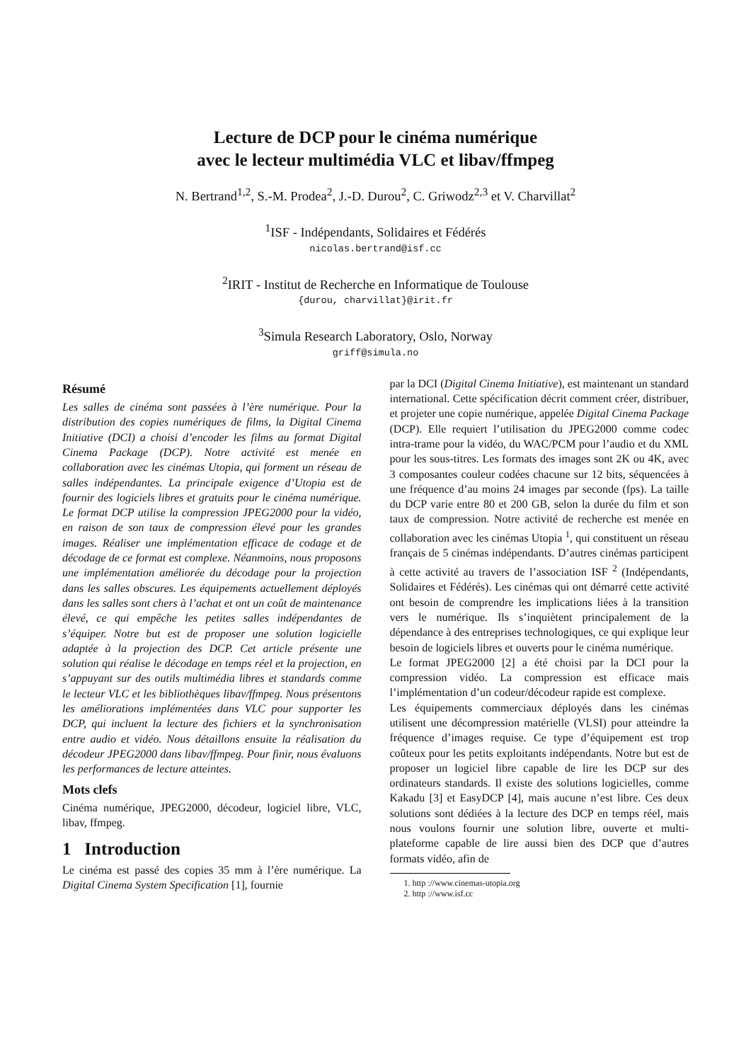Lecture de DCP pour le cinéma numérique
avec le lecteur multimédia VLC et libav/ffmpeg
N. Bertrand<sup>1,2</sup>, S.-M. Prodea<sup>2</sup>, J.-D. Durou<sup>2</sup>, C. Griwodz<sup>2,3</sup> et V. Charvillat<sup>2</sup>
<sup>1</sup> ISF - Indépendants, Solidaires et Fédérés
nicolas.bertrand@isf.cc
<sup>2</sup> IRIT - Institut de Recherche en Informatique de Toulouse
{durou, charvillat}@irit.fr
<sup>3</sup> Simula Research Laboratory, Oslo, Norway
griff@simula.no
Résumé
Les salles de cinéma sont passées à l’ère numérique. Pour la distribution des copies numériques de films, la Digital Cinema Initiative (DCI) a choisi d’encoder les films au format Digital Cinema Package (DCP). Notre activité est menée en collaboration avec les cinémas Utopia, qui forment un réseau de salles indépendantes. La principale exigence d’Utopia est de fournir des logiciels libres et gratuits pour le cinéma numérique. Le format DCP utilise la compression JPEG2000 pour la vidéo, en raison de son taux de compression élevé pour les grandes images. Réaliser une implémentation efficace de codage et de décodage de ce format est complexe. Néanmoins, nous proposons une implémentation améliorée du décodage pour la projection dans les salles obscures. Les équipements actuellement déployés dans les salles sont chers à l’achat et ont un coût de maintenance élevé, ce qui empêche les petites salles indépendantes de s’équiper. Notre but est de proposer une solution logicielle adaptée à la projection des DCP. Cet article présente une solution qui réalise le décodage en temps réel et la projection, en s’appuyant sur des outils multimédia libres et standards comme le lecteur VLC et les bibliothèques libav/ffmpeg. Nous présentons les améliorations implémentées dans VLC pour supporter les DCP, qui incluent la lecture des fichiers et la synchronisation entre audio et vidéo. Nous détaillons ensuite la réalisation du décodeur JPEG2000 dans libav/ffmpeg. Pour finir, nous évaluons les performances de lecture atteintes.
Mots clefs
Cinéma numérique, JPEG2000, décodeur, logiciel libre, VLC, libav, ffmpeg.
1 Introduction
Le cinéma est passé des copies 35 mm à l’ère numérique. La Digital Cinema System Specification [1], fournie
par la DCI (Digital Cinema Initiative), est maintenant un standard international. Cette spécification décrit comment créer, distribuer, et projeter une copie numérique, appelée Digital Cinema Package (DCP). Elle requiert l’utilisation du JPEG2000 comme codec intra-trame pour la vidéo, du WAC/PCM pour l’audio et du XML pour les sous-titres. Les formats des images sont 2K ou 4K, avec 3 composantes couleur codées chacune sur 12 bits, séquencées à une fréquence d’au moins 24 images par seconde (fps). La taille du DCP varie entre 80 et 200 GB, selon la durée du film et son taux de compression. Notre activité de recherche est menée en collaboration avec les cinémas Utopia <sup>1</sup>, qui constituent un réseau français de 5 cinémas indépendants. D’autres cinémas participent à cette activité au travers de l’association ISF <sup>2</sup> (Indépendants, Solidaires et Fédérés). Les cinémas qui ont démarré cette activité ont besoin de comprendre les implications liées à la transition vers le numérique. Ils s’inquiètent principalement de la dépendance à des entreprises technologiques, ce qui explique leur besoin de logiciels libres et ouverts pour le cinéma numérique.
Le format JPEG2000 [2] a été choisi par la DCI pour la compression vidéo. La compression est efficace mais l’implémentation d’un codeur/décodeur rapide est complexe.
Les équipements commerciaux déployés dans les cinémas utilisent une décompression matérielle (VLSI) pour atteindre la fréquence d’images requise. Ce type d’équipement est trop coûteux pour les petits exploitants indépendants. Notre but est de proposer un logiciel libre capable de lire les DCP sur des ordinateurs standards. Il existe des solutions logicielles, comme Kakadu [3] et EasyDCP [4], mais aucune n’est libre. Ces deux solutions sont dédiées à la lecture des DCP en temps réel, mais nous voulons fournir une solution libre, ouverte et multi-plateforme capable de lire aussi bien des DCP que d’autres formats vidéo, afin de
1. http ://www.cinemas-utopia.org
2. http ://www.isf.cc